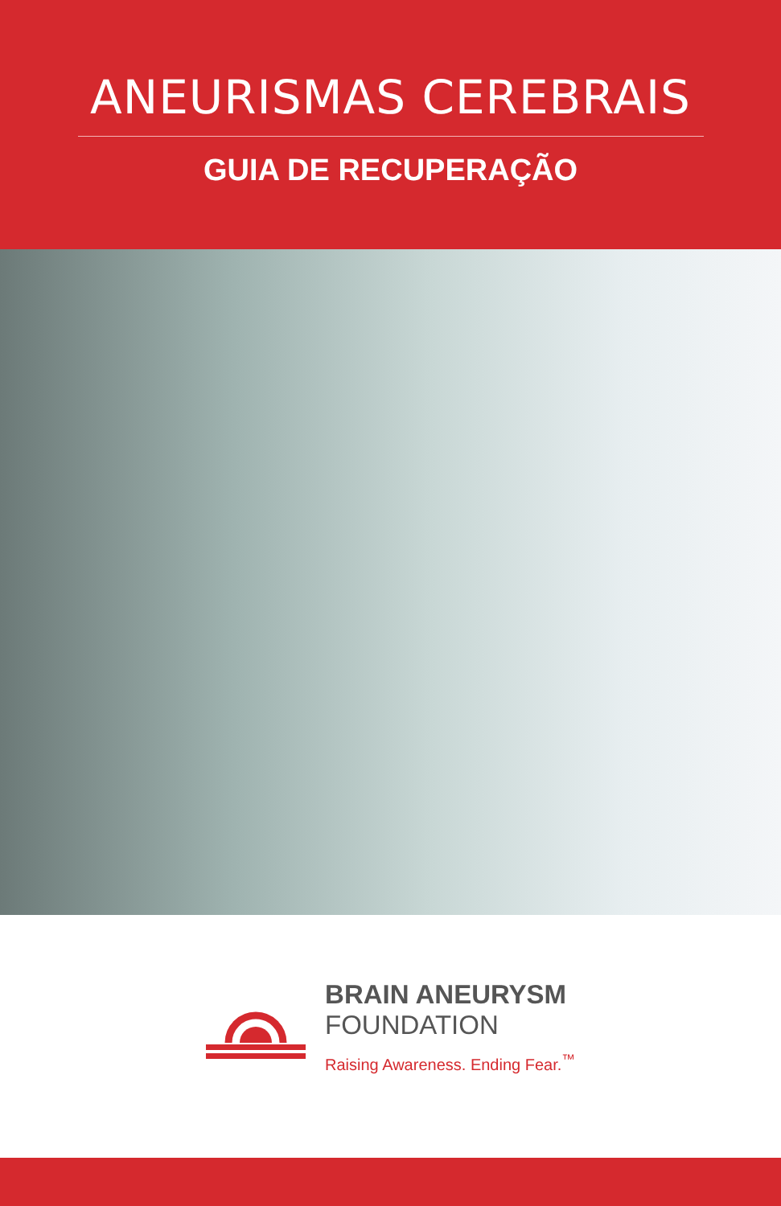ANEURISMAS CEREBRAIS
GUIA DE RECUPERAÇÃO
BRAIN ANEURYSM
FOUNDATION
Raising Awareness. Ending Fear.<sup>™</sup>